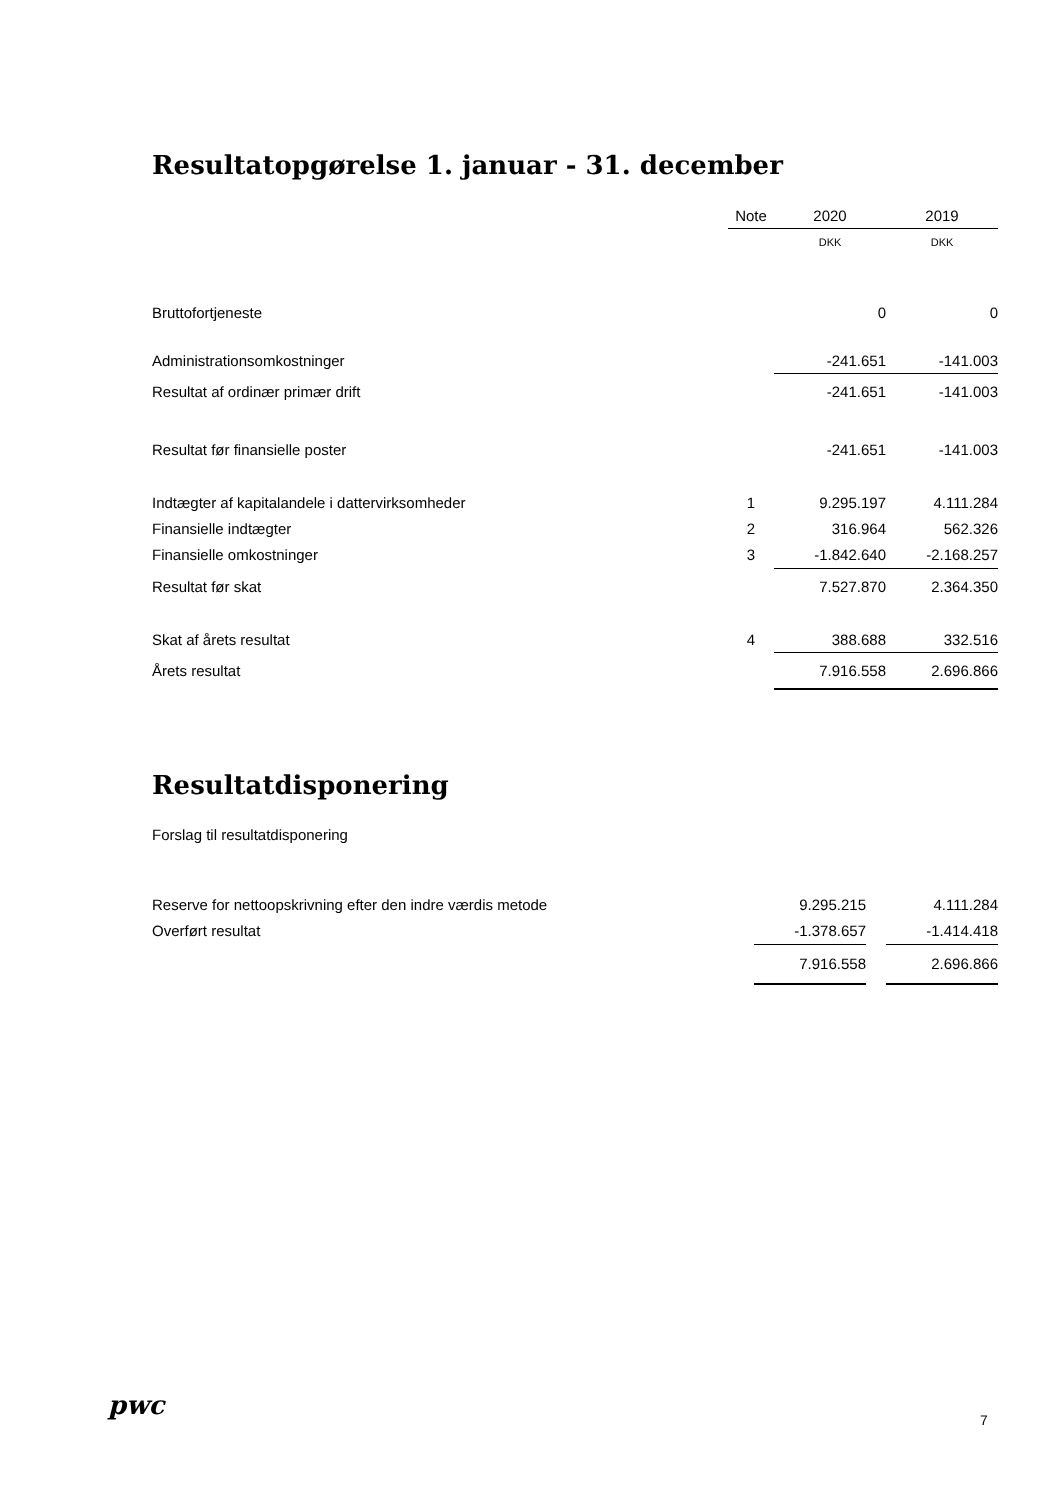Resultatopgørelse 1. januar - 31. december
| | Note | | 2020 | | 2019 |
| --- | --- | --- | --- | --- | --- |
| | | | DKK | | DKK |
| Bruttofortjeneste | | | 0 | | 0 |
| Administrationsomkostninger | | | -241.651 | | -141.003 |
| Resultat af ordinær primær drift | | | -241.651 | | -141.003 |
| Resultat før finansielle poster | | | -241.651 | | -141.003 |
| Indtægter af kapitalandele i dattervirksomheder | 1 | | 9.295.197 | | 4.111.284 |
| Finansielle indtægter | 2 | | 316.964 | | 562.326 |
| Finansielle omkostninger | 3 | | -1.842.640 | | -2.168.257 |
| Resultat før skat | | | 7.527.870 | | 2.364.350 |
| Skat af årets resultat | 4 | | 388.688 | | 332.516 |
| Årets resultat | | | 7.916.558 | | 2.696.866 |
Resultatdisponering
| Forslag til resultatdisponering | | | | | |
| Reserve for nettoopskrivning efter den indre værdis metode | | | 9.295.215 | | 4.111.284 |
| Overført resultat | | | -1.378.657 | | -1.414.418 |
| | | | 7.916.558 | | 2.696.866 |
pwc 7